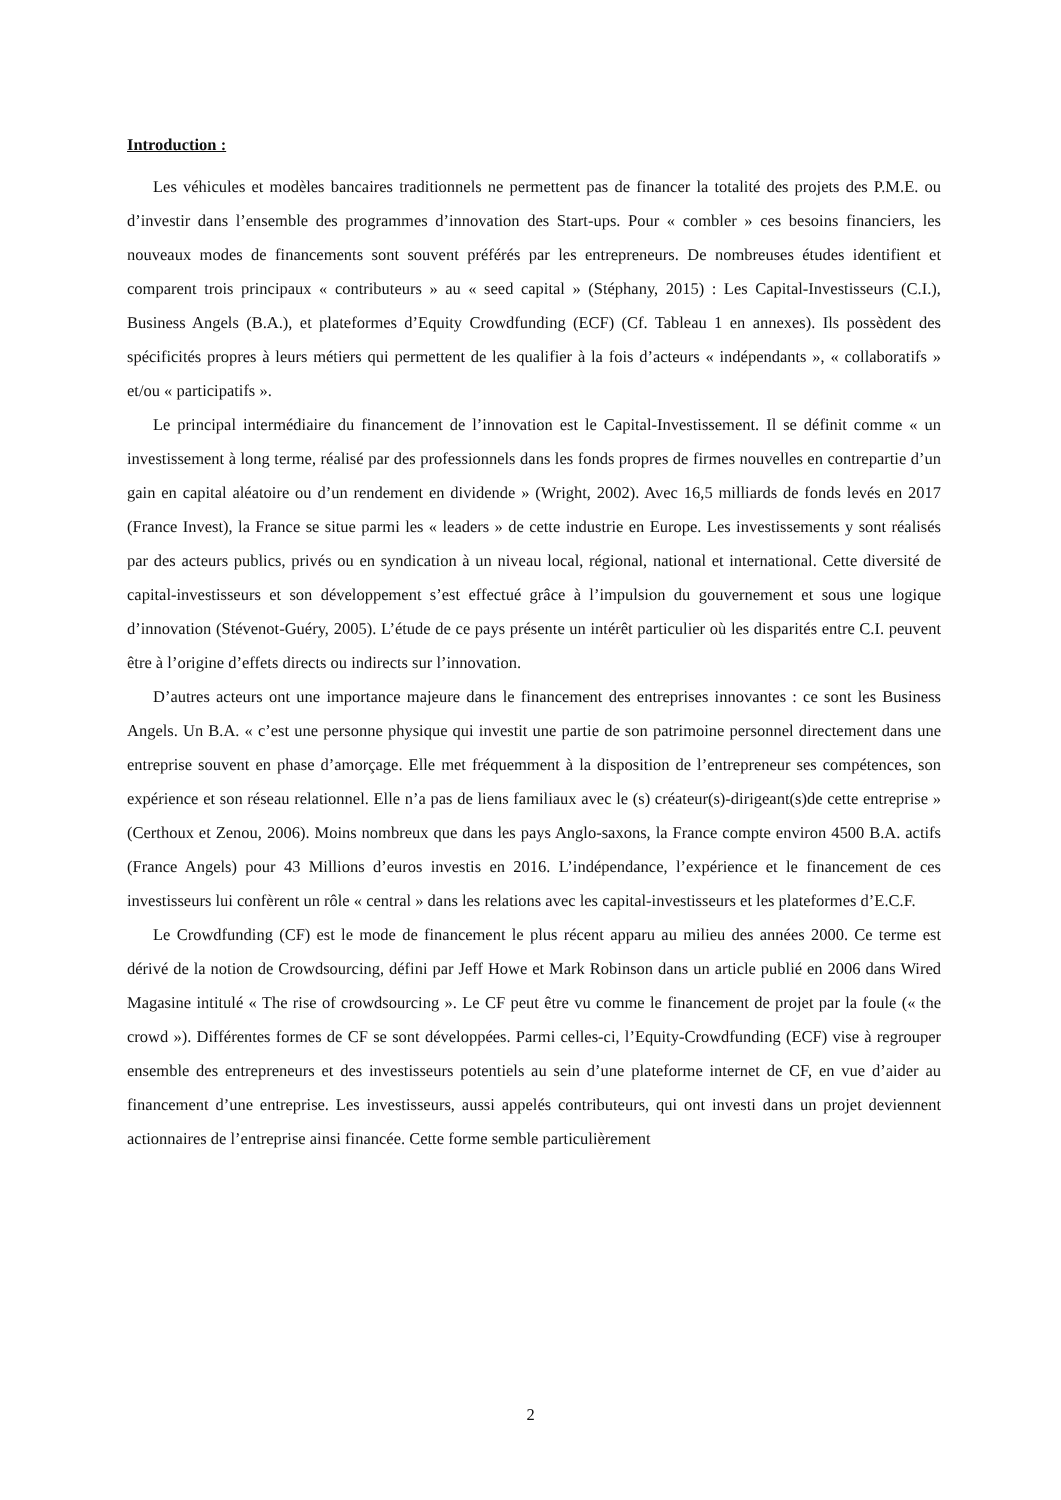Introduction :
Les véhicules et modèles bancaires traditionnels ne permettent pas de financer la totalité des projets des P.M.E. ou d’investir dans l’ensemble des programmes d’innovation des Start-ups. Pour « combler » ces besoins financiers, les nouveaux modes de financements sont souvent préférés par les entrepreneurs. De nombreuses études identifient et comparent trois principaux « contributeurs » au « seed capital » (Stéphany, 2015) : Les Capital-Investisseurs (C.I.), Business Angels (B.A.), et plateformes d’Equity Crowdfunding (ECF) (Cf. Tableau 1 en annexes). Ils possèdent des spécificités propres à leurs métiers qui permettent de les qualifier à la fois d’acteurs « indépendants », « collaboratifs » et/ou « participatifs ».
Le principal intermédiaire du financement de l’innovation est le Capital-Investissement. Il se définit comme « un investissement à long terme, réalisé par des professionnels dans les fonds propres de firmes nouvelles en contrepartie d’un gain en capital aléatoire ou d’un rendement en dividende » (Wright, 2002). Avec 16,5 milliards de fonds levés en 2017 (France Invest), la France se situe parmi les « leaders » de cette industrie en Europe. Les investissements y sont réalisés par des acteurs publics, privés ou en syndication à un niveau local, régional, national et international. Cette diversité de capital-investisseurs et son développement s’est effectué grâce à l’impulsion du gouvernement et sous une logique d’innovation (Stévenot-Guéry, 2005). L’étude de ce pays présente un intérêt particulier où les disparités entre C.I. peuvent être à l’origine d’effets directs ou indirects sur l’innovation.
D’autres acteurs ont une importance majeure dans le financement des entreprises innovantes : ce sont les Business Angels. Un B.A. « c’est une personne physique qui investit une partie de son patrimoine personnel directement dans une entreprise souvent en phase d’amorçage. Elle met fréquemment à la disposition de l’entrepreneur ses compétences, son expérience et son réseau relationnel. Elle n’a pas de liens familiaux avec le (s) créateur(s)-dirigeant(s)de cette entreprise » (Certhoux et Zenou, 2006). Moins nombreux que dans les pays Anglo-saxons, la France compte environ 4500 B.A. actifs (France Angels) pour 43 Millions d’euros investis en 2016. L’indépendance, l’expérience et le financement de ces investisseurs lui confèrent un rôle « central » dans les relations avec les capital-investisseurs et les plateformes d’E.C.F.
Le Crowdfunding (CF) est le mode de financement le plus récent apparu au milieu des années 2000. Ce terme est dérivé de la notion de Crowdsourcing, défini par Jeff Howe et Mark Robinson dans un article publié en 2006 dans Wired Magasine intitulé « The rise of crowdsourcing ». Le CF peut être vu comme le financement de projet par la foule (« the crowd »). Différentes formes de CF se sont développées. Parmi celles-ci, l’Equity-Crowdfunding (ECF) vise à regrouper ensemble des entrepreneurs et des investisseurs potentiels au sein d’une plateforme internet de CF, en vue d’aider au financement d’une entreprise. Les investisseurs, aussi appelés contributeurs, qui ont investi dans un projet deviennent actionnaires de l’entreprise ainsi financée. Cette forme semble particulièrement
2